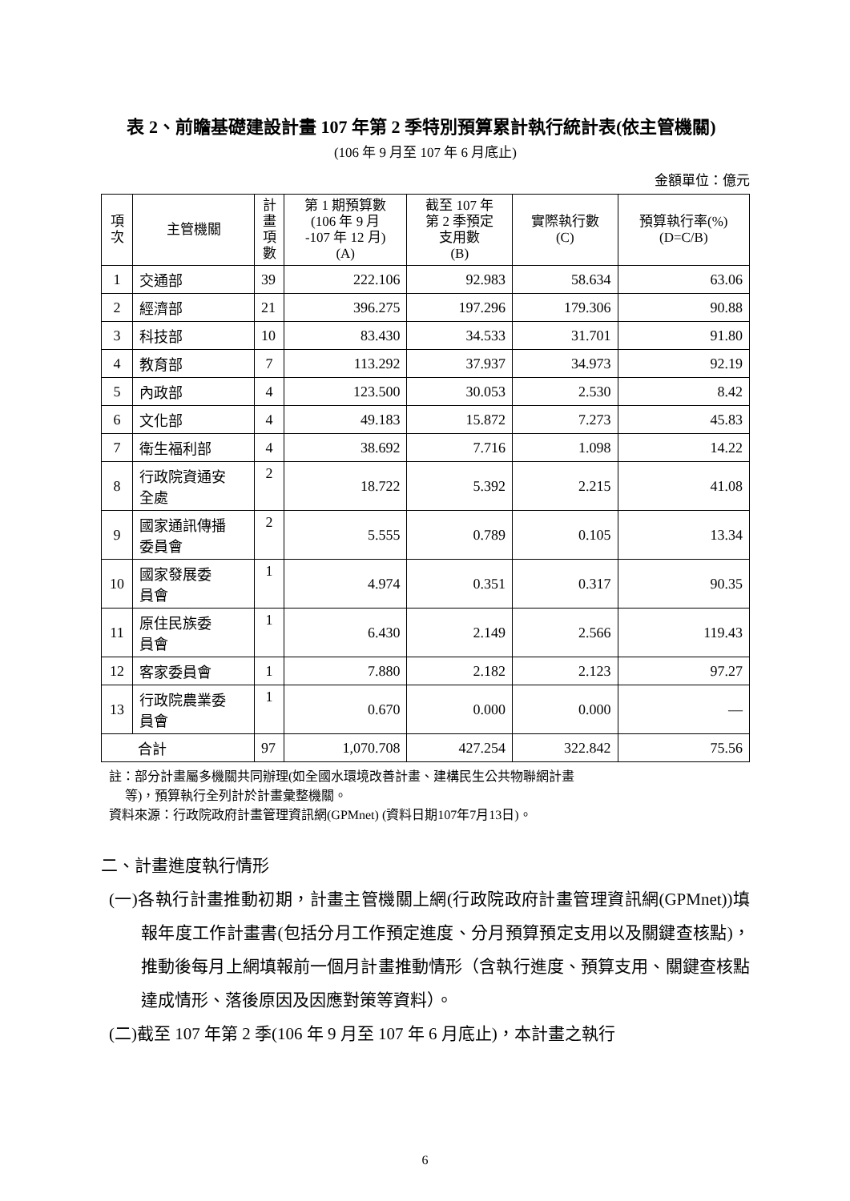表 2、前瞻基礎建設計畫 107 年第 2 季特別預算累計執行統計表(依主管機關)
(106 年 9 月至 107 年 6 月底止)
金額單位：億元
| 項 次 | 主管機關 | 計 畫 項 數 | 第 1 期預算數 (106 年 9 月 -107 年 12 月) (A) | 截至 107 年 第 2 季預定 支用數 (B) | 實際執行數 (C) | 預算執行率(%) (D=C/B) |
| --- | --- | --- | --- | --- | --- | --- |
| 1 | 交通部 | 39 | 222.106 | 92.983 | 58.634 | 63.06 |
| 2 | 經濟部 | 21 | 396.275 | 197.296 | 179.306 | 90.88 |
| 3 | 科技部 | 10 | 83.430 | 34.533 | 31.701 | 91.80 |
| 4 | 教育部 | 7 | 113.292 | 37.937 | 34.973 | 92.19 |
| 5 | 內政部 | 4 | 123.500 | 30.053 | 2.530 | 8.42 |
| 6 | 文化部 | 4 | 49.183 | 15.872 | 7.273 | 45.83 |
| 7 | 衛生福利部 | 4 | 38.692 | 7.716 | 1.098 | 14.22 |
| 8 | 行政院資通安 全處 | 2 | 18.722 | 5.392 | 2.215 | 41.08 |
| 9 | 國家通訊傳播 委員會 | 2 | 5.555 | 0.789 | 0.105 | 13.34 |
| 10 | 國家發展委 員會 | 1 | 4.974 | 0.351 | 0.317 | 90.35 |
| 11 | 原住民族委 員會 | 1 | 6.430 | 2.149 | 2.566 | 119.43 |
| 12 | 客家委員會 | 1 | 7.880 | 2.182 | 2.123 | 97.27 |
| 13 | 行政院農業委 員會 | 1 | 0.670 | 0.000 | 0.000 | — |
| 合計 | | 97 | 1,070.708 | 427.254 | 322.842 | 75.56 |
註：部分計畫屬多機關共同辦理(如全國水環境改善計畫、建構民生公共物聯網計畫
等)，預算執行全列計於計畫彙整機關。
資料來源：行政院政府計畫管理資訊網(GPMnet) (資料日期107年7月13日)。
二、計畫進度執行情形
(一)各執行計畫推動初期，計畫主管機關上網(行政院政府計畫管理資訊網(GPMnet))填報年度工作計畫書(包括分月工作預定進度、分月預算預定支用以及關鍵查核點)，推動後每月上網填報前一個月計畫推動情形（含執行進度、預算支用、關鍵查核點達成情形、落後原因及因應對策等資料）。
(二)截至 107 年第 2 季(106 年 9 月至 107 年 6 月底止)，本計畫之執行
6